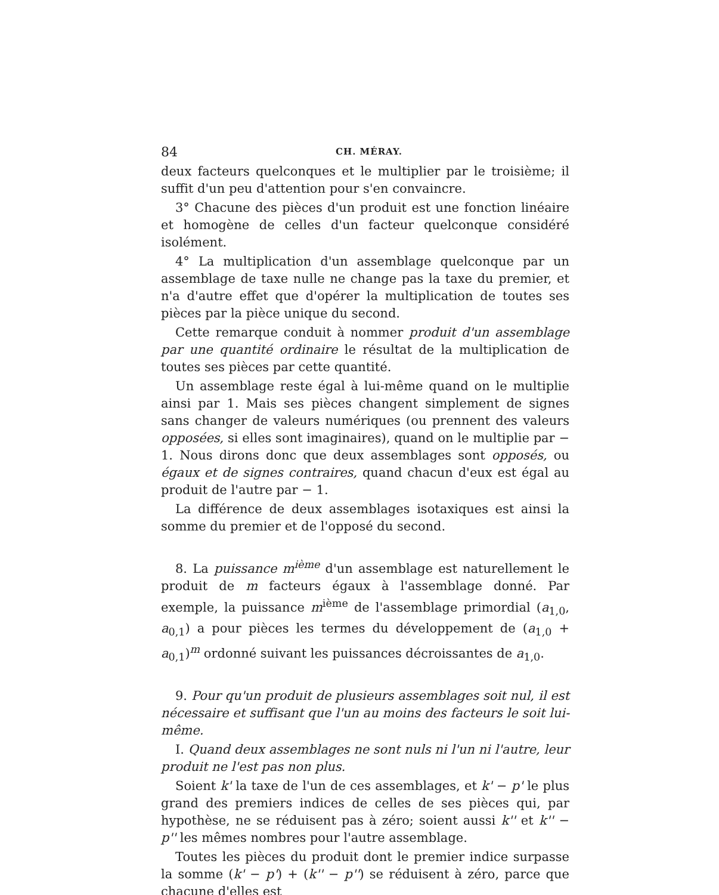84 CH. MÉRAY.
deux facteurs quelconques et le multiplier par le troisième; il suffit d'un peu d'attention pour s'en convaincre.
3° Chacune des pièces d'un produit est une fonction linéaire et homogène de celles d'un facteur quelconque considéré isolément.
4° La multiplication d'un assemblage quelconque par un assemblage de taxe nulle ne change pas la taxe du premier, et n'a d'autre effet que d'opérer la multiplication de toutes ses pièces par la pièce unique du second.
Cette remarque conduit à nommer produit d'un assemblage par une quantité ordinaire le résultat de la multiplication de toutes ses pièces par cette quantité.
Un assemblage reste égal à lui-même quand on le multiplie ainsi par 1. Mais ses pièces changent simplement de signes sans changer de valeurs numériques (ou prennent des valeurs opposées, si elles sont imaginaires), quand on le multiplie par − 1. Nous dirons donc que deux assemblages sont opposés, ou égaux et de signes contraires, quand chacun d'eux est égal au produit de l'autre par − 1.
La différence de deux assemblages isotaxiques est ainsi la somme du premier et de l'opposé du second.
8. La puissance m<sup>ième</sup> d'un assemblage est naturellement le produit de m facteurs égaux à l'assemblage donné. Par exemple, la puissance m<sup>ième</sup> de l'assemblage primordial (a<sub>1,0</sub>, a<sub>0,1</sub>) a pour pièces les termes du développement de (a<sub>1,0</sub> + a<sub>0,1</sub>)<sup>m</sup> ordonné suivant les puissances décroissantes de a<sub>1,0</sub>.
9. Pour qu'un produit de plusieurs assemblages soit nul, il est nécessaire et suffisant que l'un au moins des facteurs le soit lui-même.
I. Quand deux assemblages ne sont nuls ni l'un ni l'autre, leur produit ne l'est pas non plus.
Soient k' la taxe de l'un de ces assemblages, et k' − p' le plus grand des premiers indices de celles de ses pièces qui, par hypothèse, ne se réduisent pas à zéro; soient aussi k'' et k'' − p'' les mêmes nombres pour l'autre assemblage.
Toutes les pièces du produit dont le premier indice surpasse la somme (k' − p') + (k'' − p'') se réduisent à zéro, parce que chacune d'elles est